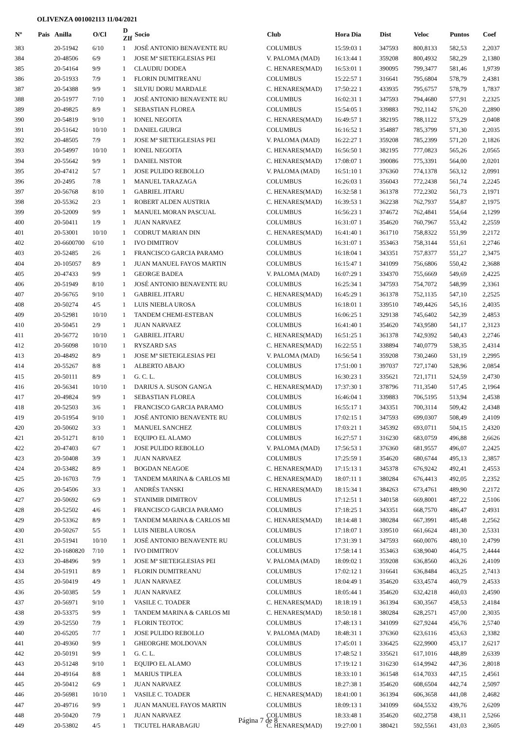OLIVENZA 001002113 11/04/2021
| Nº | Pais | Anilla | O/Cl | D ZIf | Socio | Club | Hora Dia | Dist | Veloc | Puntos | Coef |
| --- | --- | --- | --- | --- | --- | --- | --- | --- | --- | --- | --- |
| 383 | | 20-51942 | 6/10 | 1 | JOSÉ ANTONIO BENAVENTE RU | COLUMBUS | 15:59:03 1 | 347593 | 800,8133 | 582,53 | 2,2037 |
| 384 | | 20-48506 | 6/9 | 1 | JOSE Mª SIETEIGLESIAS PEI | V. PALOMA (MAD) | 16:13:44 1 | 359208 | 800,4932 | 582,29 | 2,1380 |
| 385 | | 20-54164 | 9/9 | 1 | CLAUDIU DODEA | C. HENARES(MAD) | 16:53:01 1 | 390095 | 799,3477 | 581,46 | 1,9739 |
| 386 | | 20-51933 | 7/9 | 1 | FLORIN DUMITREANU | COLUMBUS | 15:22:57 1 | 316641 | 795,6804 | 578,79 | 2,4381 |
| 387 | | 20-54388 | 9/9 | 1 | SILVIU DORU MARDALE | C. HENARES(MAD) | 17:50:22 1 | 433935 | 795,6757 | 578,79 | 1,7837 |
| 388 | | 20-51977 | 7/10 | 1 | JOSÉ ANTONIO BENAVENTE RU | COLUMBUS | 16:02:31 1 | 347593 | 794,4680 | 577,91 | 2,2325 |
| 389 | | 20-49825 | 8/9 | 1 | SEBASTIAN FLOREA | COLUMBUS | 15:54:05 1 | 339883 | 792,1142 | 576,20 | 2,2890 |
| 390 | | 20-54819 | 9/10 | 1 | IONEL NEGOITA | C. HENARES(MAD) | 16:49:57 1 | 382195 | 788,1122 | 573,29 | 2,0408 |
| 391 | | 20-51642 | 10/10 | 1 | DANIEL GIURGI | COLUMBUS | 16:16:52 1 | 354887 | 785,3799 | 571,30 | 2,2035 |
| 392 | | 20-48505 | 7/9 | 1 | JOSE Mª SIETEIGLESIAS PEI | V. PALOMA (MAD) | 16:22:27 1 | 359208 | 785,2399 | 571,20 | 2,1826 |
| 393 | | 20-54997 | 10/10 | 1 | IONEL NEGOITA | C. HENARES(MAD) | 16:56:50 1 | 382195 | 777,0823 | 565,26 | 2,0565 |
| 394 | | 20-55642 | 9/9 | 1 | DANIEL NISTOR | C. HENARES(MAD) | 17:08:07 1 | 390086 | 775,3391 | 564,00 | 2,0201 |
| 395 | | 20-47412 | 5/7 | 1 | JOSE PULIDO REBOLLO | V. PALOMA (MAD) | 16:51:10 1 | 376360 | 774,1378 | 563,12 | 2,0991 |
| 396 | | 20-2495 | 7/8 | 1 | MANUEL TARAZAGA | COLUMBUS | 16:26:03 1 | 356043 | 772,2438 | 561,74 | 2,2245 |
| 397 | | 20-56768 | 8/10 | 1 | GABRIEL JITARU | C. HENARES(MAD) | 16:32:58 1 | 361378 | 772,2302 | 561,73 | 2,1971 |
| 398 | | 20-55362 | 2/3 | 1 | ROBERT ALDEN AUSTRIA | C. HENARES(MAD) | 16:39:53 1 | 362238 | 762,7937 | 554,87 | 2,1975 |
| 399 | | 20-52009 | 9/9 | 1 | MANUEL MORAN PASCUAL | COLUMBUS | 16:56:23 1 | 374672 | 762,4841 | 554,64 | 2,1299 |
| 400 | | 20-50411 | 1/9 | 1 | JUAN NARVAEZ | COLUMBUS | 16:31:07 1 | 354620 | 760,7967 | 553,42 | 2,2559 |
| 401 | | 20-53001 | 10/10 | 1 | CODRUT MARIAN DIN | C. HENARES(MAD) | 16:41:40 1 | 361710 | 758,8322 | 551,99 | 2,2172 |
| 402 | | 20-6600700 | 6/10 | 1 | IVO DIMITROV | COLUMBUS | 16:31:07 1 | 353463 | 758,3144 | 551,61 | 2,2746 |
| 403 | | 20-52485 | 2/6 | 1 | FRANCISCO GARCIA PARAMO | COLUMBUS | 16:18:04 1 | 343351 | 757,8377 | 551,27 | 2,3475 |
| 404 | | 20-105057 | 8/9 | 1 | JUAN MANUEL FAYOS MARTIN | COLUMBUS | 16:15:47 1 | 341099 | 756,6806 | 550,42 | 2,3688 |
| 405 | | 20-47433 | 9/9 | 1 | GEORGE BADEA | V. PALOMA (MAD) | 16:07:29 1 | 334370 | 755,6669 | 549,69 | 2,4225 |
| 406 | | 20-51949 | 8/10 | 1 | JOSÉ ANTONIO BENAVENTE RU | COLUMBUS | 16:25:34 1 | 347593 | 754,7072 | 548,99 | 2,3361 |
| 407 | | 20-56765 | 9/10 | 1 | GABRIEL JITARU | C. HENARES(MAD) | 16:45:29 1 | 361378 | 752,1135 | 547,10 | 2,2525 |
| 408 | | 20-50274 | 4/5 | 1 | LUIS NIEBLA UROSA | COLUMBUS | 16:18:01 1 | 339510 | 749,4426 | 545,16 | 2,4035 |
| 409 | | 20-52981 | 10/10 | 1 | TANDEM CHEMI-ESTEBAN | COLUMBUS | 16:06:25 1 | 329138 | 745,6402 | 542,39 | 2,4853 |
| 410 | | 20-50451 | 2/9 | 1 | JUAN NARVAEZ | COLUMBUS | 16:41:40 1 | 354620 | 743,9580 | 541,17 | 2,3123 |
| 411 | | 20-56772 | 10/10 | 1 | GABRIEL JITARU | C. HENARES(MAD) | 16:51:25 1 | 361378 | 742,9392 | 540,43 | 2,2746 |
| 412 | | 20-56098 | 10/10 | 1 | RYSZARD SAS | C. HENARES(MAD) | 16:22:55 1 | 338894 | 740,0779 | 538,35 | 2,4314 |
| 413 | | 20-48492 | 8/9 | 1 | JOSE Mª SIETEIGLESIAS PEI | V. PALOMA (MAD) | 16:56:54 1 | 359208 | 730,2460 | 531,19 | 2,2995 |
| 414 | | 20-55267 | 8/8 | 1 | ALBERTO ABAJO | COLUMBUS | 17:51:00 1 | 397037 | 727,1740 | 528,96 | 2,0854 |
| 415 | | 20-50111 | 8/9 | 1 | G. C. L. | COLUMBUS | 16:30:23 1 | 335621 | 721,1711 | 524,59 | 2,4730 |
| 416 | | 20-56341 | 10/10 | 1 | DARIUS A. SUSON GANGA | C. HENARES(MAD) | 17:37:30 1 | 378796 | 711,3540 | 517,45 | 2,1964 |
| 417 | | 20-49824 | 9/9 | 1 | SEBASTIAN FLOREA | COLUMBUS | 16:46:04 1 | 339883 | 706,5195 | 513,94 | 2,4538 |
| 418 | | 20-52503 | 3/6 | 1 | FRANCISCO GARCIA PARAMO | COLUMBUS | 16:55:17 1 | 343351 | 700,3114 | 509,42 | 2,4348 |
| 419 | | 20-51954 | 9/10 | 1 | JOSÉ ANTONIO BENAVENTE RU | COLUMBUS | 17:02:15 1 | 347593 | 699,0307 | 508,49 | 2,4109 |
| 420 | | 20-50602 | 3/3 | 1 | MANUEL SANCHEZ | COLUMBUS | 17:03:21 1 | 345392 | 693,0711 | 504,15 | 2,4320 |
| 421 | | 20-51271 | 8/10 | 1 | EQUIPO EL ALAMO | COLUMBUS | 16:27:57 1 | 316230 | 683,0759 | 496,88 | 2,6626 |
| 422 | | 20-47403 | 6/7 | 1 | JOSE PULIDO REBOLLO | V. PALOMA (MAD) | 17:56:53 1 | 376360 | 681,9557 | 496,07 | 2,2425 |
| 423 | | 20-50408 | 3/9 | 1 | JUAN NARVAEZ | COLUMBUS | 17:25:59 1 | 354620 | 680,6744 | 495,13 | 2,3857 |
| 424 | | 20-53482 | 8/9 | 1 | BOGDAN NEAGOE | C. HENARES(MAD) | 17:15:13 1 | 345378 | 676,9242 | 492,41 | 2,4553 |
| 425 | | 20-16703 | 7/9 | 1 | TANDEM MARINA & CARLOS MI | C. HENARES(MAD) | 18:07:11 1 | 380284 | 676,4413 | 492,05 | 2,2352 |
| 426 | | 20-54506 | 3/3 | 1 | ANDRÉS TANSKI | C. HENARES(MAD) | 18:15:34 1 | 384263 | 673,4761 | 489,90 | 2,2172 |
| 427 | | 20-50692 | 6/9 | 1 | STANIMIR DIMITROV | COLUMBUS | 17:12:51 1 | 340158 | 669,8001 | 487,22 | 2,5106 |
| 428 | | 20-52502 | 4/6 | 1 | FRANCISCO GARCIA PARAMO | COLUMBUS | 17:18:25 1 | 343351 | 668,7570 | 486,47 | 2,4931 |
| 429 | | 20-53362 | 8/9 | 1 | TANDEM MARINA & CARLOS MI | C. HENARES(MAD) | 18:14:48 1 | 380284 | 667,3991 | 485,48 | 2,2562 |
| 430 | | 20-50267 | 5/5 | 1 | LUIS NIEBLA UROSA | COLUMBUS | 17:18:07 1 | 339510 | 661,6624 | 481,30 | 2,5331 |
| 431 | | 20-51941 | 10/10 | 1 | JOSÉ ANTONIO BENAVENTE RU | COLUMBUS | 17:31:39 1 | 347593 | 660,0076 | 480,10 | 2,4799 |
| 432 | | 20-1680820 | 7/10 | 1 | IVO DIMITROV | COLUMBUS | 17:58:14 1 | 353463 | 638,9040 | 464,75 | 2,4444 |
| 433 | | 20-48496 | 9/9 | 1 | JOSE Mª SIETEIGLESIAS PEI | V. PALOMA (MAD) | 18:09:02 1 | 359208 | 636,8560 | 463,26 | 2,4109 |
| 434 | | 20-51911 | 8/9 | 1 | FLORIN DUMITREANU | COLUMBUS | 17:02:12 1 | 316641 | 636,8484 | 463,25 | 2,7413 |
| 435 | | 20-50419 | 4/9 | 1 | JUAN NARVAEZ | COLUMBUS | 18:04:49 1 | 354620 | 633,4574 | 460,79 | 2,4533 |
| 436 | | 20-50385 | 5/9 | 1 | JUAN NARVAEZ | COLUMBUS | 18:05:44 1 | 354620 | 632,4218 | 460,03 | 2,4590 |
| 437 | | 20-56971 | 9/10 | 1 | VASILE C. TOADER | C. HENARES(MAD) | 18:18:19 1 | 361394 | 630,3567 | 458,53 | 2,4184 |
| 438 | | 20-53375 | 9/9 | 1 | TANDEM MARINA & CARLOS MI | C. HENARES(MAD) | 18:50:18 1 | 380284 | 628,2571 | 457,00 | 2,3035 |
| 439 | | 20-52550 | 7/9 | 1 | FLORIN TEOTOC | COLUMBUS | 17:48:13 1 | 341099 | 627,9244 | 456,76 | 2,5740 |
| 440 | | 20-65205 | 7/7 | 1 | JOSE PULIDO REBOLLO | V. PALOMA (MAD) | 18:48:31 1 | 376360 | 623,6116 | 453,63 | 2,3382 |
| 441 | | 20-49360 | 9/9 | 1 | GHEORGHE MOLDOVAN | COLUMBUS | 17:45:01 1 | 336425 | 622,9900 | 453,17 | 2,6217 |
| 442 | | 20-50191 | 9/9 | 1 | G. C. L. | COLUMBUS | 17:48:52 1 | 335621 | 617,1016 | 448,89 | 2,6339 |
| 443 | | 20-51248 | 9/10 | 1 | EQUIPO EL ALAMO | COLUMBUS | 17:19:12 1 | 316230 | 614,9942 | 447,36 | 2,8018 |
| 444 | | 20-49164 | 8/8 | 1 | MARIUS TIPLEA | COLUMBUS | 18:33:10 1 | 361548 | 614,7033 | 447,15 | 2,4561 |
| 445 | | 20-50412 | 6/9 | 1 | JUAN NARVAEZ | COLUMBUS | 18:27:38 1 | 354620 | 608,6504 | 442,74 | 2,5097 |
| 446 | | 20-56981 | 10/10 | 1 | VASILE C. TOADER | C. HENARES(MAD) | 18:41:00 1 | 361394 | 606,3658 | 441,08 | 2,4682 |
| 447 | | 20-49716 | 9/9 | 1 | JUAN MANUEL FAYOS MARTIN | COLUMBUS | 18:09:13 1 | 341099 | 604,5532 | 439,76 | 2,6209 |
| 448 | | 20-50420 | 7/9 | 1 | JUAN NARVAEZ | COLUMBUS | 18:33:48 1 | 354620 | 602,2758 | 438,11 | 2,5266 |
| 449 | | 20-53802 | 4/5 | 1 | TICUTEL HARABAGIU | C. HENARES(MAD) | 19:27:00 1 | 380421 | 592,5561 | 431,03 | 2,3605 |
Página 7 de 8